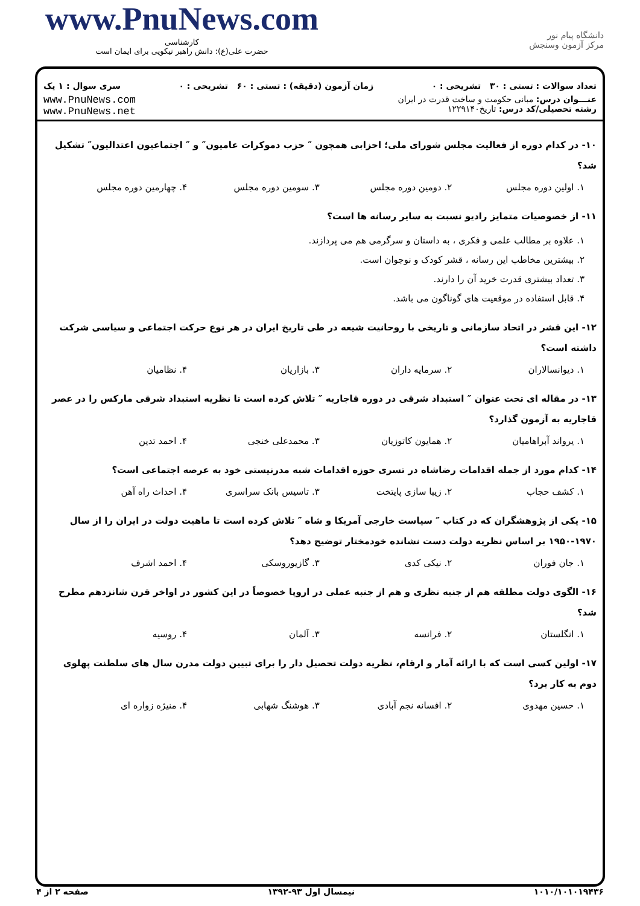www.PnuNews.com
کارشناسی
حضرت علی(ع): دانش راهبر نیکویی برای ایمان است
دانشگاه پیام نور
مرکز آزمون وسنجش
تعداد سوالات : تستی : ۳۰ تشریحی : ۰ زمان آزمون (دقیقه) : تستی : ۶۰ تشریحی : ۰ سری سوال : ۱ یک
عنـــوان درس: مبانی حکومت و ساخت قدرت در ایران
رشته تحصیلی/کد درس: تاریخ۱۲۲۹۱۴۰
www.PnuNews.com
www.PnuNews.net
۱۰- در کدام دوره از فعالیت مجلس شورای ملی؛ احزابی همچون ″ حزب دموکرات عامیون″ و ″ اجتماعیون اعتدالیون″ تشکیل شد؟
۱. اولین دوره مجلس ۲. دومین دوره مجلس ۳. سومین دوره مجلس ۴. چهارمین دوره مجلس
۱۱- از خصوصیات متمایز رادیو نسبت به سایر رسانه ها است؟
۱. علاوه بر مطالب علمی و فکری ، به داستان و سرگرمی هم می پردازند.
۲. بیشترین مخاطب این رسانه ، قشر کودک و نوجوان است.
۳. تعداد بیشتری قدرت خرید آن را دارند.
۴. قابل استفاده در موقعیت های گوناگون می باشد.
۱۲- این قشر در اتحاد سازمانی و تاریخی با روحانیت شیعه در طی تاریخ ایران در هر نوع حرکت اجتماعی و سیاسی شرکت داشته است؟
۱. دیوانسالاران ۲. سرمایه داران ۳. بازاریان ۴. نظامیان
۱۳- در مقاله ای تحت عنوان ″ استبداد شرقی در دوره قاجاریه ″ تلاش کرده است تا نظریه استبداد شرقی مارکس را در عصر قاجاریه به آزمون گذارد؟
۱. یرواند آبراهامیان ۲. همایون کاتوزیان ۳. محمدعلی خنجی ۴. احمد تدین
۱۴- کدام مورد از جمله اقدامات رضاشاه در تسری حوزه اقدامات شبه مدرنیستی خود به عرصه اجتماعی است؟
۱. کشف حجاب ۲. زیبا سازی پایتخت ۳. تاسیس بانک سراسری ۴. احداث راه آهن
۱۵- یکی از پژوهشگران که در کتاب ″ سیاست خارجی آمریکا و شاه ″ تلاش کرده است تا ماهیت دولت در ایران را از سال ۱۹۷۰-۱۹۵۰ بر اساس نظریه دولت دست نشانده خودمختار توضیح دهد؟
۱. جان فوران ۲. نیکی کدی ۳. گازیوروسکی ۴. احمد اشرف
۱۶- الگوی دولت مطلقه هم از جنبه نظری و هم از جنبه عملی در اروپا خصوصاً در این کشور در اواخر قرن شانزدهم مطرح شد؟
۱. انگلستان ۲. فرانسه ۳. آلمان ۴. روسیه
۱۷- اولین کسی است که با ارائه آمار و ارقام، نظریه دولت تحصیل دار را برای تبیین دولت مدرن سال های سلطنت پهلوی دوم به کار برد؟
۱. حسین مهدوی ۲. افسانه نجم آبادی ۳. هوشنگ شهابی ۴. منیژه زواره ای
۱۰۱۰/۱۰۱۰۱۹۴۳۶ نیمسال اول ۹۳-۱۳۹۲ صفحه ۲ از ۴